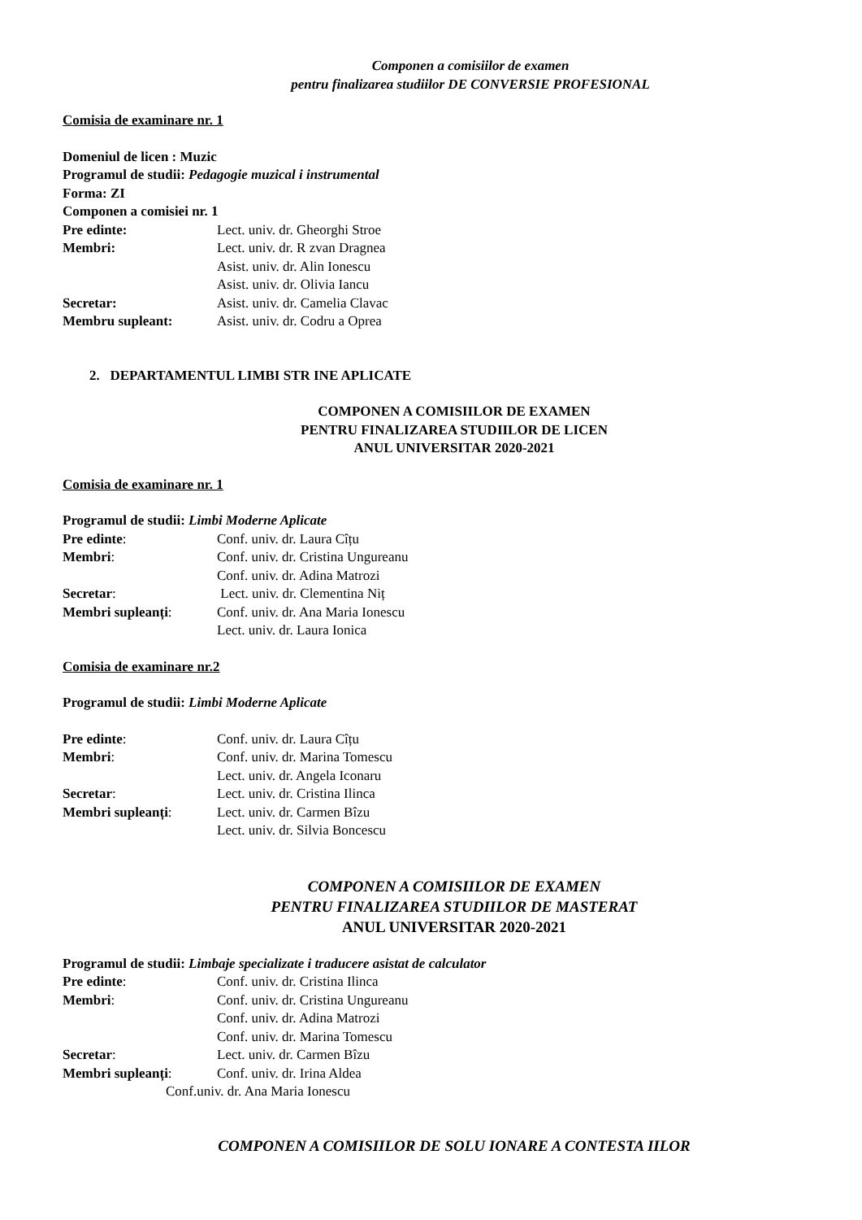Componen a comisiilor de examen
pentru finalizarea studiilor DE CONVERSIE PROFESIONAL
Comisia de examinare nr. 1
Domeniul de licen : Muzic
Programul de studii: Pedagogie muzical i instrumental
Forma: ZI
Componen a comisiei nr. 1
Pre edinte: Lect. univ. dr. Gheorghi Stroe
Membri: Lect. univ. dr. R zvan Dragnea
Asist. univ. dr. Alin Ionescu
Asist. univ. dr. Olivia Iancu
Secretar: Asist. univ. dr. Camelia Clavac
Membru supleant: Asist. univ. dr. Codru a Oprea
2. DEPARTAMENTUL LIMBI STR INE APLICATE
COMPONEN A COMISIILOR DE EXAMEN
PENTRU FINALIZAREA STUDIILOR DE LICEN
ANUL UNIVERSITAR 2020-2021
Comisia de examinare nr. 1
Programul de studii: Limbi Moderne Aplicate
Pre edinte: Conf. univ. dr. Laura Cîțu
Membri: Conf. univ. dr. Cristina Ungureanu
Conf. univ. dr. Adina Matrozi
Secretar: Lect. univ. dr. Clementina Niț
Membri supleanți: Conf. univ. dr. Ana Maria Ionescu
Lect. univ. dr. Laura Ionica
Comisia de examinare nr.2
Programul de studii: Limbi Moderne Aplicate
Pre edinte: Conf. univ. dr. Laura Cîțu
Membri: Conf. univ. dr. Marina Tomescu
Lect. univ. dr. Angela Iconaru
Secretar: Lect. univ. dr. Cristina Ilinca
Membri supleanți: Lect. univ. dr. Carmen Bîzu
Lect. univ. dr. Silvia Boncescu
COMPONEN A COMISIILOR DE EXAMEN
PENTRU FINALIZAREA STUDIILOR DE MASTERAT
ANUL UNIVERSITAR 2020-2021
Programul de studii: Limbaje specializate i traducere asistat de calculator
Pre edinte: Conf. univ. dr. Cristina Ilinca
Membri: Conf. univ. dr. Cristina Ungureanu
Conf. univ. dr. Adina Matrozi
Conf. univ. dr. Marina Tomescu
Secretar: Lect. univ. dr. Carmen Bîzu
Membri supleanți: Conf. univ. dr. Irina Aldea
Conf.univ. dr. Ana Maria Ionescu
COMPONEN A COMISIILOR DE SOLU IONARE A CONTESTA IILOR